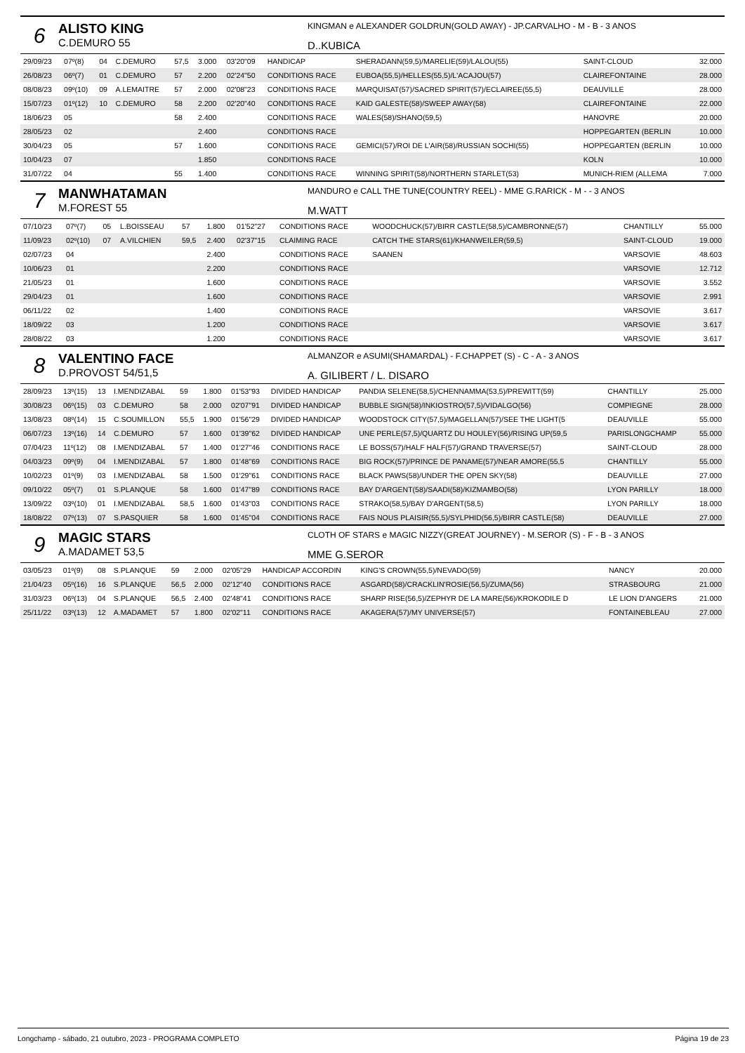6
ALISTO KING
C.DEMURO 55
KINGMAN e ALEXANDER GOLDRUN(GOLD AWAY) - JP.CARVALHO - M - B - 3 ANOS
D..KUBICA
| 29/09/23 | 07º(8) | 04 | C.DEMURO | 57,5 | 3.000 | 03'20"09 | HANDICAP | SHERADANN(59,5)/MARELIE(59)/LALOU(55) | SAINT-CLOUD | 32.000 |
| 26/08/23 | 06º(7) | 01 | C.DEMURO | 57 | 2.200 | 02'24"50 | CONDITIONS RACE | EUBOA(55,5)/HELLES(55,5)/L'ACAJOU(57) | CLAIREFONTAINE | 28.000 |
| 08/08/23 | 09º(10) | 09 | A.LEMAITRE | 57 | 2.000 | 02'08"23 | CONDITIONS RACE | MARQUISAT(57)/SACRED SPIRIT(57)/ECLAIREE(55,5) | DEAUVILLE | 28.000 |
| 15/07/23 | 01º(12) | 10 | C.DEMURO | 58 | 2.200 | 02'20"40 | CONDITIONS RACE | KAID GALESTE(58)/SWEEP AWAY(58) | CLAIREFONTAINE | 22.000 |
| 18/06/23 | 05 | | | 58 | 2.400 | | CONDITIONS RACE | WALES(58)/SHANO(59,5) | HANOVRE | 20.000 |
| 28/05/23 | 02 | | | | 2.400 | | CONDITIONS RACE | | HOPPEGARTEN (BERLIN | 10.000 |
| 30/04/23 | 05 | | | 57 | 1.600 | | CONDITIONS RACE | GEMICI(57)/ROI DE L'AIR(58)/RUSSIAN SOCHI(55) | HOPPEGARTEN (BERLIN | 10.000 |
| 10/04/23 | 07 | | | | 1.850 | | CONDITIONS RACE | | KOLN | 10.000 |
| 31/07/22 | 04 | | | 55 | 1.400 | | CONDITIONS RACE | WINNING SPIRIT(58)/NORTHERN STARLET(53) | MUNICH-RIEM (ALLEMA | 7.000 |
7
MANWHATAMAN
M.FOREST 55
MANDURO e CALL THE TUNE(COUNTRY REEL) - MME G.RARICK - M - - 3 ANOS
M.WATT
| 07/10/23 | 07º(7) | 05 | L.BOISSEAU | 57 | 1.800 | 01'52"27 | CONDITIONS RACE | WOODCHUCK(57)/BIRR CASTLE(58,5)/CAMBRONNE(57) | CHANTILLY | 55.000 |
| 11/09/23 | 02º(10) | 07 | A.VILCHIEN | 59,5 | 2.400 | 02'37"15 | CLAIMING RACE | CATCH THE STARS(61)/KHANWEILER(59,5) | SAINT-CLOUD | 19.000 |
| 02/07/23 | 04 | | | | 2.400 | | CONDITIONS RACE | SAANEN | VARSOVIE | 48.603 |
| 10/06/23 | 01 | | | | 2.200 | | CONDITIONS RACE | | VARSOVIE | 12.712 |
| 21/05/23 | 01 | | | | 1.600 | | CONDITIONS RACE | | VARSOVIE | 3.552 |
| 29/04/23 | 01 | | | | 1.600 | | CONDITIONS RACE | | VARSOVIE | 2.991 |
| 06/11/22 | 02 | | | | 1.400 | | CONDITIONS RACE | | VARSOVIE | 3.617 |
| 18/09/22 | 03 | | | | 1.200 | | CONDITIONS RACE | | VARSOVIE | 3.617 |
| 28/08/22 | 03 | | | | 1.200 | | CONDITIONS RACE | | VARSOVIE | 3.617 |
8
VALENTINO FACE
D.PROVOST 54/51,5
ALMANZOR e ASUMI(SHAMARDAL) - F.CHAPPET (S) - C - A - 3 ANOS
A. GILIBERT / L. DISARO
| 28/09/23 | 13º(15) | 13 | I.MENDIZABAL | 59 | 1.800 | 01'53"93 | DIVIDED HANDICAP | PANDIA SELENE(58,5)/CHENNAMMA(53,5)/PREWITT(59) | CHANTILLY | 25.000 |
| 30/08/23 | 06º(15) | 03 | C.DEMURO | 58 | 2.000 | 02'07"91 | DIVIDED HANDICAP | BUBBLE SIGN(58)/INKIOSTRO(57,5)/VIDALGO(56) | COMPIEGNE | 28.000 |
| 13/08/23 | 08º(14) | 15 | C.SOUMILLON | 55,5 | 1.900 | 01'56"29 | DIVIDED HANDICAP | WOODSTOCK CITY(57,5)/MAGELLAN(57)/SEE THE LIGHT(5 | DEAUVILLE | 55.000 |
| 06/07/23 | 13º(16) | 14 | C.DEMURO | 57 | 1.600 | 01'39"62 | DIVIDED HANDICAP | UNE PERLE(57,5)/QUARTZ DU HOULEY(56)/RISING UP(59,5 | PARISLONGCHAMP | 55.000 |
| 07/04/23 | 11º(12) | 08 | I.MENDIZABAL | 57 | 1.400 | 01'27"46 | CONDITIONS RACE | LE BOSS(57)/HALF HALF(57)/GRAND TRAVERSE(57) | SAINT-CLOUD | 28.000 |
| 04/03/23 | 09º(9) | 04 | I.MENDIZABAL | 57 | 1.800 | 01'48"69 | CONDITIONS RACE | BIG ROCK(57)/PRINCE DE PANAME(57)/NEAR AMORE(55,5 | CHANTILLY | 55.000 |
| 10/02/23 | 01º(9) | 03 | I.MENDIZABAL | 58 | 1.500 | 01'29"61 | CONDITIONS RACE | BLACK PAWS(58)/UNDER THE OPEN SKY(58) | DEAUVILLE | 27.000 |
| 09/10/22 | 05º(7) | 01 | S.PLANQUE | 58 | 1.600 | 01'47"89 | CONDITIONS RACE | BAY D'ARGENT(58)/SAADI(58)/KIZMAMBO(58) | LYON PARILLY | 18.000 |
| 13/09/22 | 03º(10) | 01 | I.MENDIZABAL | 58,5 | 1.600 | 01'43"03 | CONDITIONS RACE | STRAKO(58,5)/BAY D'ARGENT(58,5) | LYON PARILLY | 18.000 |
| 18/08/22 | 07º(13) | 07 | S.PASQUIER | 58 | 1.600 | 01'45"04 | CONDITIONS RACE | FAIS NOUS PLAISIR(55,5)/SYLPHID(56,5)/BIRR CASTLE(58) | DEAUVILLE | 27.000 |
9
MAGIC STARS
A.MADAMET 53,5
CLOTH OF STARS e MAGIC NIZZY(GREAT JOURNEY) - M.SEROR (S) - F - B - 3 ANOS
MME G.SEROR
| 03/05/23 | 01º(9) | 08 | S.PLANQUE | 59 | 2.000 | 02'05"29 | HANDICAP ACCORDIN | KING'S CROWN(55,5)/NEVADO(59) | NANCY | 20.000 |
| 21/04/23 | 05º(16) | 16 | S.PLANQUE | 56,5 | 2.000 | 02'12"40 | CONDITIONS RACE | ASGARD(58)/CRACKLIN'ROSIE(56,5)/ZUMA(56) | STRASBOURG | 21.000 |
| 31/03/23 | 06º(13) | 04 | S.PLANQUE | 56,5 | 2.400 | 02'48"41 | CONDITIONS RACE | SHARP RISE(56,5)/ZEPHYR DE LA MARE(56)/KROKODILE D | LE LION D'ANGERS | 21.000 |
| 25/11/22 | 03º(13) | 12 | A.MADAMET | 57 | 1.800 | 02'02"11 | CONDITIONS RACE | AKAGERA(57)/MY UNIVERSE(57) | FONTAINEBLEAU | 27.000 |
Longchamp - sábado, 21 outubro, 2023 - PROGRAMA COMPLETO Página 19 de 23